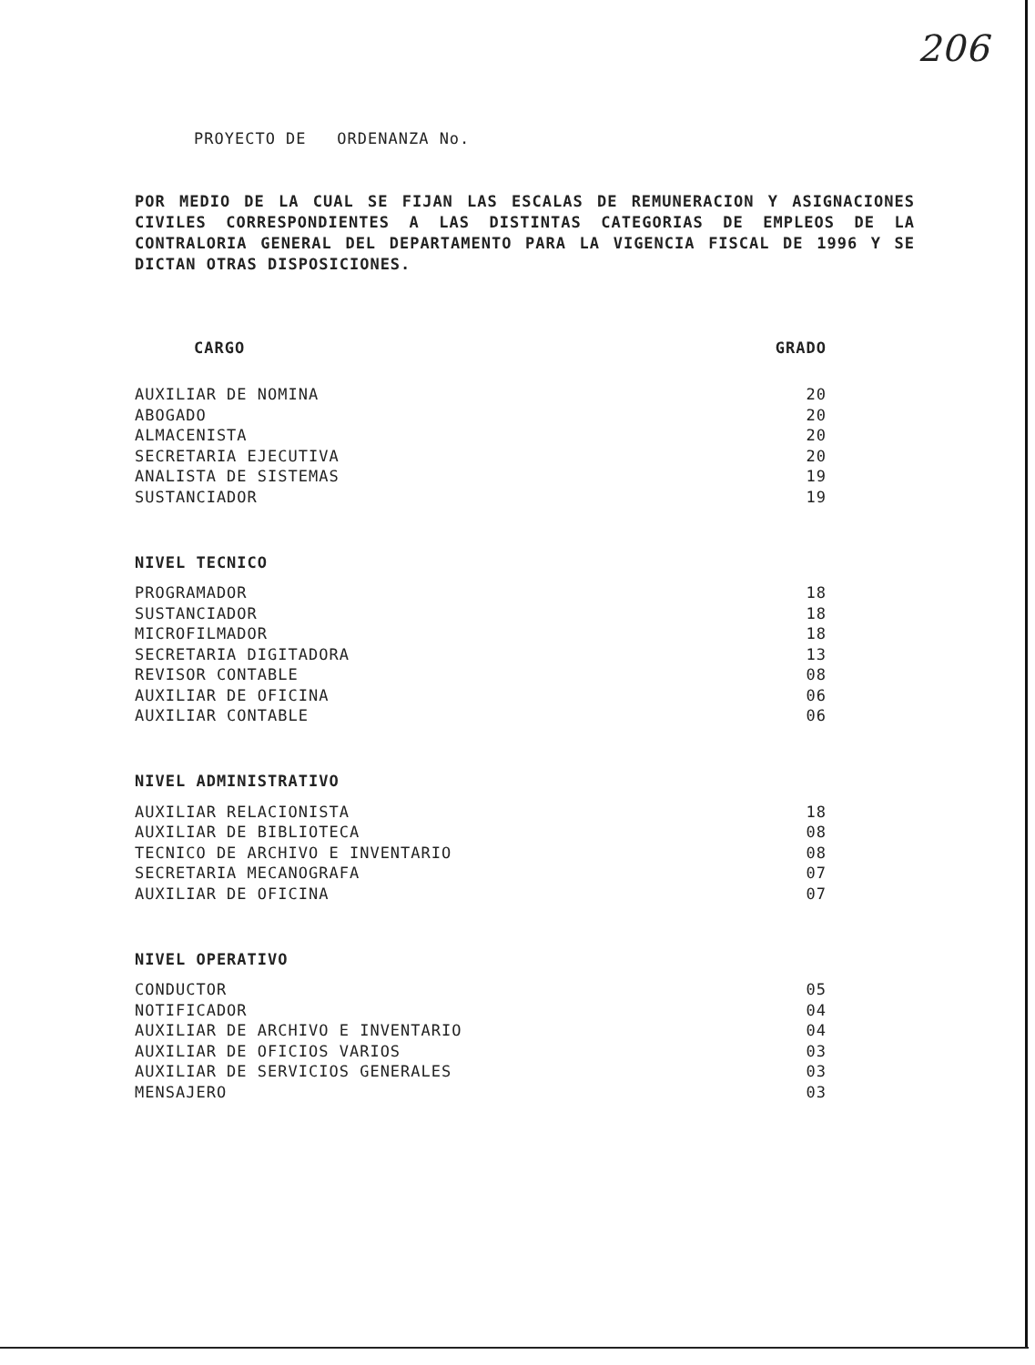206
PROYECTO DE ORDENANZA No.
POR MEDIO DE LA CUAL SE FIJAN LAS ESCALAS DE REMUNERACION Y ASIGNACIONES CIVILES CORRESPONDIENTES A LAS DISTINTAS CATEGORIAS DE EMPLEOS DE LA CONTRALORIA GENERAL DEL DEPARTAMENTO PARA LA VIGENCIA FISCAL DE 1996 Y SE DICTAN OTRAS DISPOSICIONES.
| CARGO | GRADO |
| --- | --- |
| AUXILIAR DE NOMINA | 20 |
| ABOGADO | 20 |
| ALMACENISTA | 20 |
| SECRETARIA EJECUTIVA | 20 |
| ANALISTA DE SISTEMAS | 19 |
| SUSTANCIADOR | 19 |
| NIVEL TECNICO | |
| PROGRAMADOR | 18 |
| SUSTANCIADOR | 18 |
| MICROFILMADOR | 18 |
| SECRETARIA DIGITADORA | 13 |
| REVISOR CONTABLE | 08 |
| AUXILIAR DE OFICINA | 06 |
| AUXILIAR CONTABLE | 06 |
| NIVEL ADMINISTRATIVO | |
| AUXILIAR RELACIONISTA | 18 |
| AUXILIAR DE BIBLIOTECA | 08 |
| TECNICO DE ARCHIVO E INVENTARIO | 08 |
| SECRETARIA MECANOGRAFA | 07 |
| AUXILIAR DE OFICINA | 07 |
| NIVEL OPERATIVO | |
| CONDUCTOR | 05 |
| NOTIFICADOR | 04 |
| AUXILIAR DE ARCHIVO E INVENTARIO | 04 |
| AUXILIAR DE OFICIOS VARIOS | 03 |
| AUXILIAR DE SERVICIOS GENERALES | 03 |
| MENSAJERO | 03 |